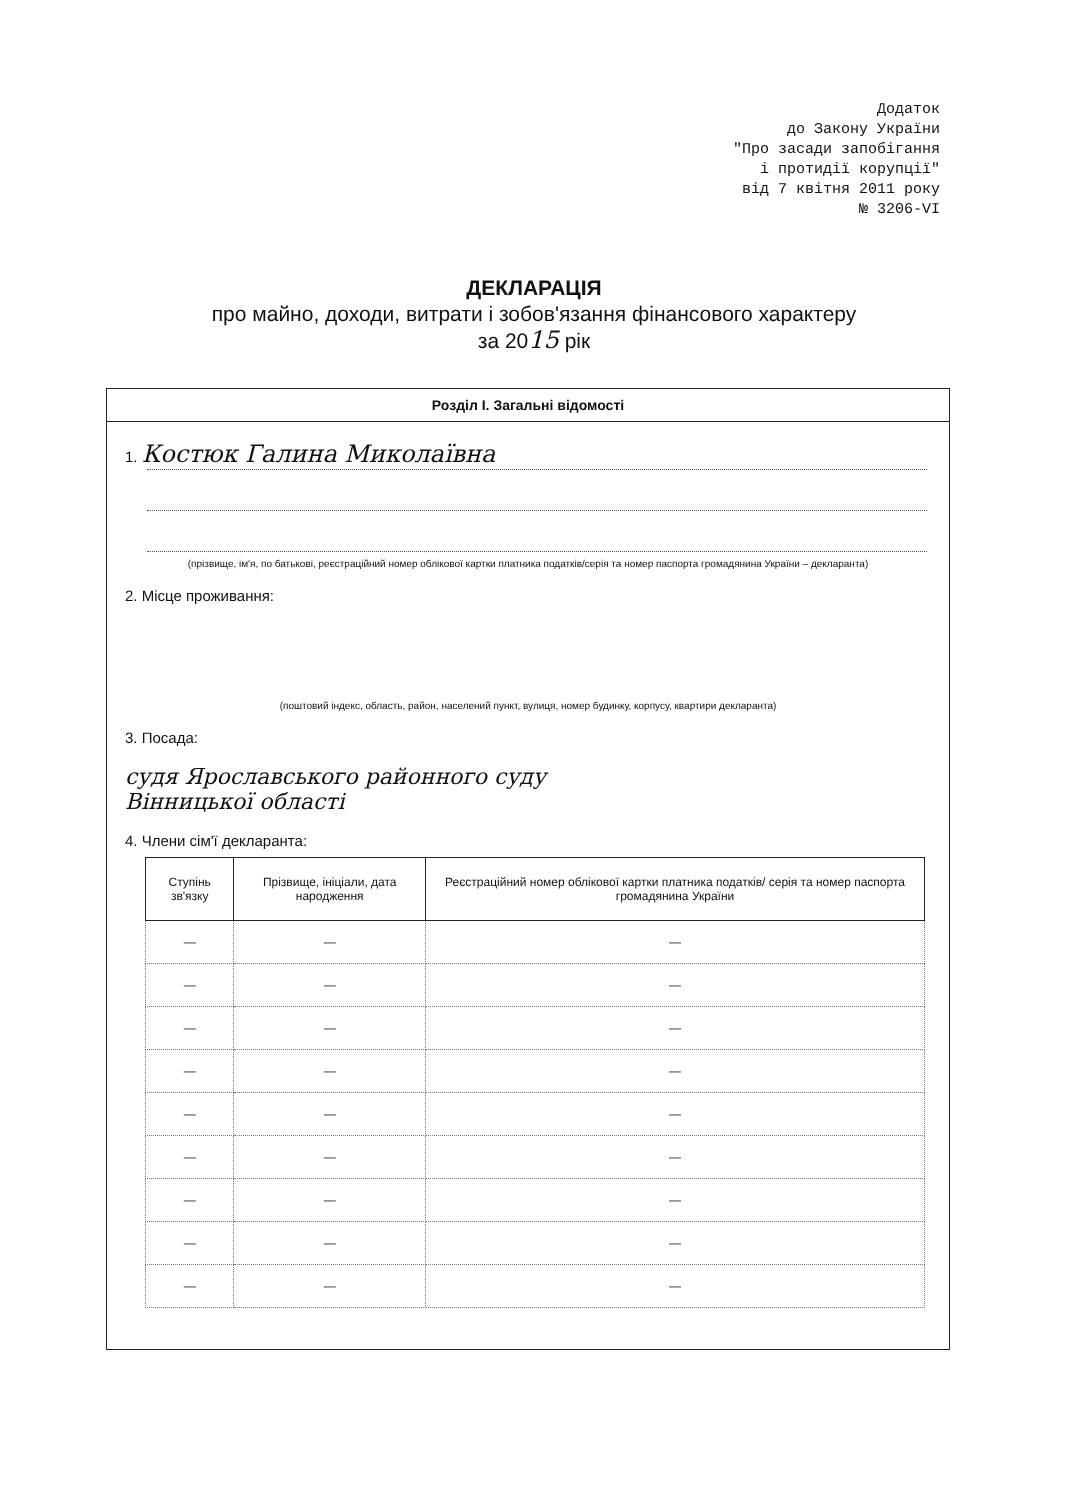Додаток
до Закону України
"Про засади запобігання
і протидії корупції"
від 7 квітня 2011 року
№ 3206-VI
ДЕКЛАРАЦІЯ
про майно, доходи, витрати і зобов'язання фінансового характеру
за 2015 рік
Розділ І. Загальні відомості
1. Костюк Галина Миколаївна
(прізвище, ім'я, по батькові, реєстраційний номер облікової картки платника податків/серія та номер паспорта громадянина України – декларанта)
2. Місце проживання:
(поштовий індекс, область, район, населений пункт, вулиця, номер будинку, корпусу, квартири декларанта)
3. Посада:
судя Ярославського районного суду
Вінницької області
4. Члени сім'ї декларанта:
| Ступінь зв'язку | Прізвище, ініціали, дата народження | Реєстраційний номер облікової картки платника податків/ серія та номер паспорта громадянина України |
| --- | --- | --- |
| — | — | — |
| — | — | — |
| — | — | — |
| — | — | — |
| — | — | — |
| — | — | — |
| — | — | — |
| — | — | — |
| — | — | — |